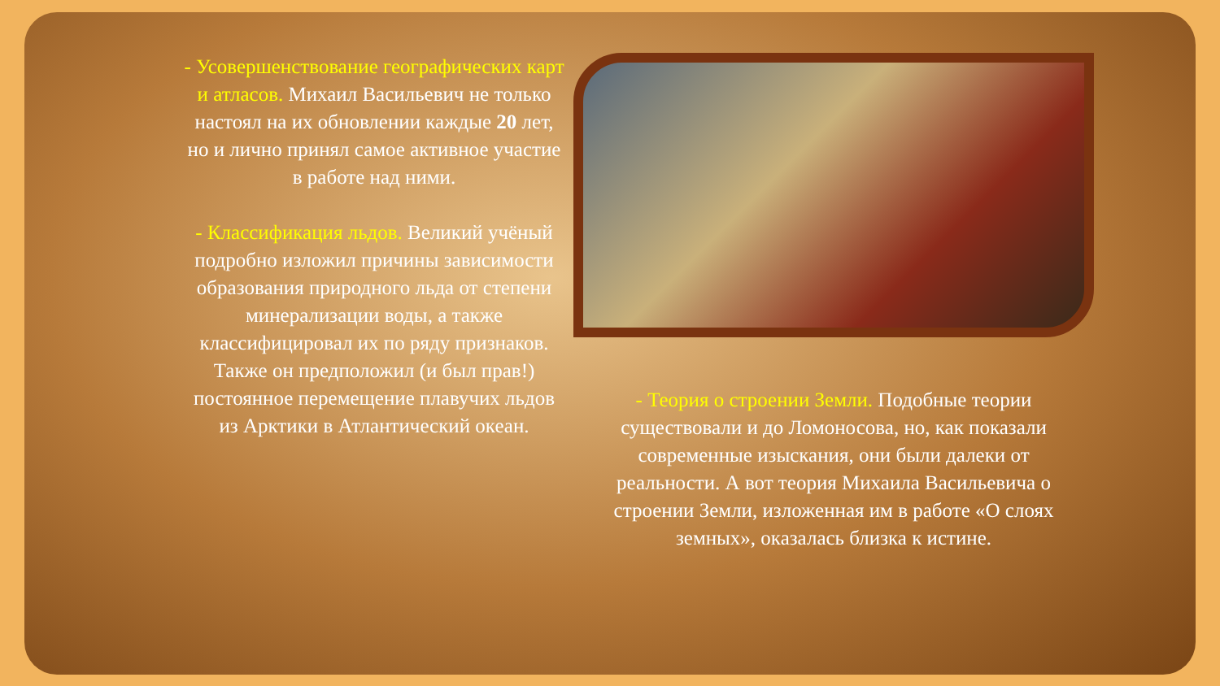- Усовершенствование географических карт и атласов. Михаил Васильевич не только настоял на их обновлении каждые 20 лет, но и лично принял самое активное участие в работе над ними.
- Классификация льдов. Великий учёный подробно изложил причины зависимости образования природного льда от степени минерализации воды, а также классифицировал их по ряду признаков. Также он предположил (и был прав!) постоянное перемещение плавучих льдов из Арктики в Атлантический океан.
- Теория о строении Земли. Подобные теории существовали и до Ломоносова, но, как показали современные изыскания, они были далеки от реальности. А вот теория Михаила Васильевича о строении Земли, изложенная им в работе «О слоях земных», оказалась близка к истине.